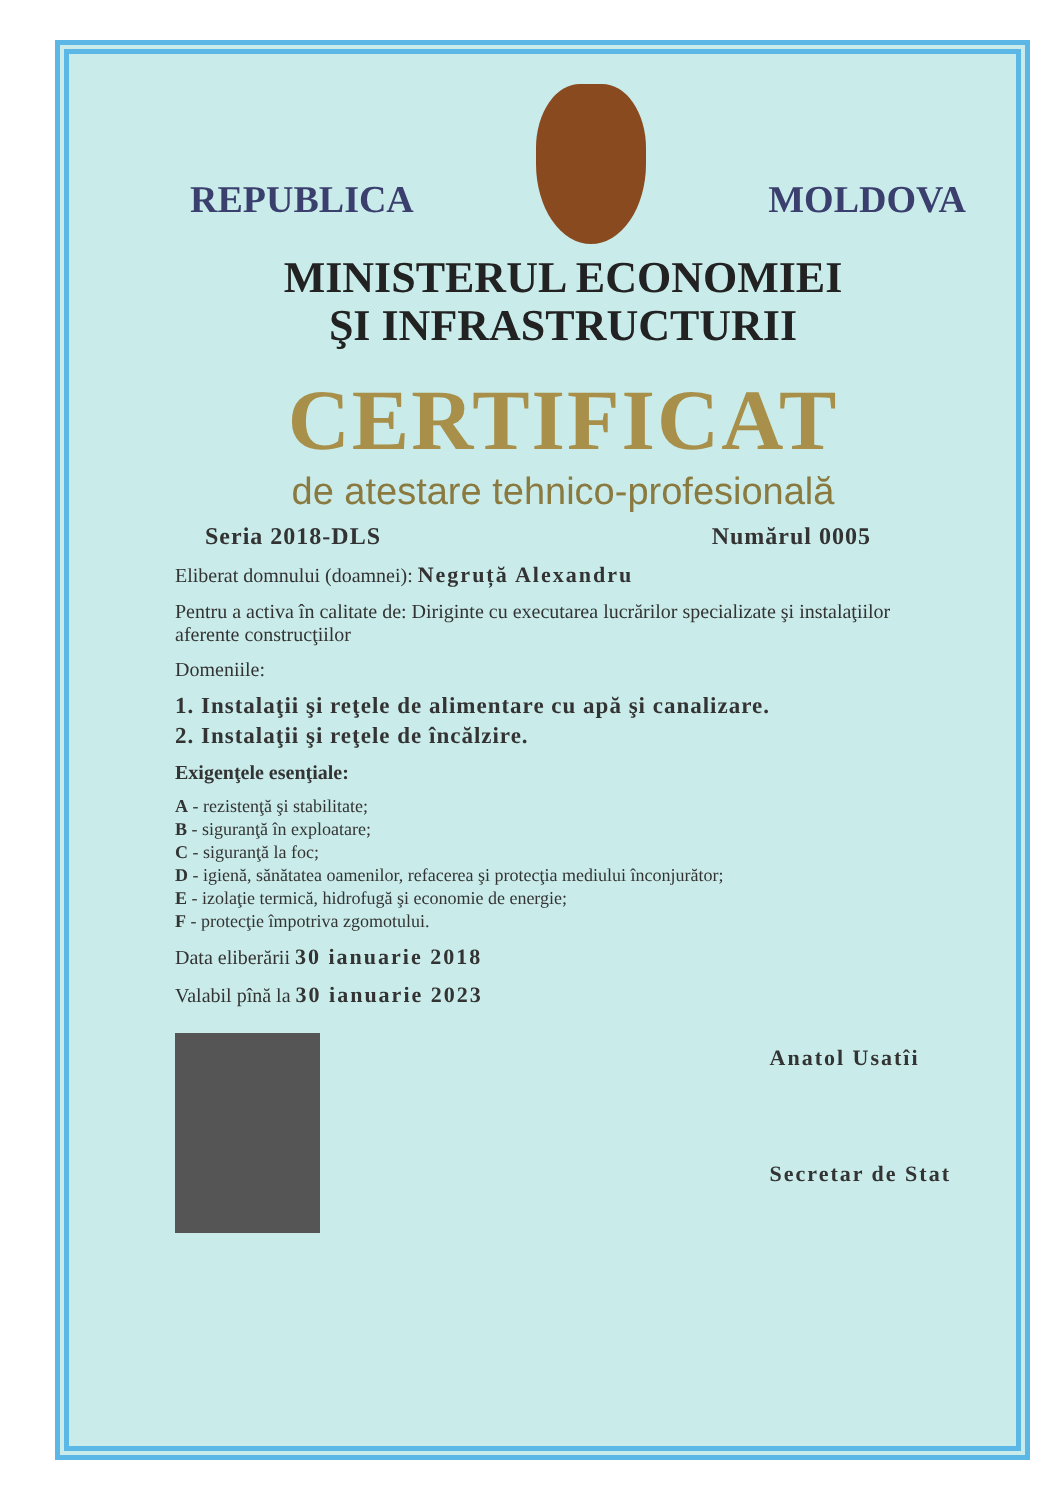REPUBLICA MOLDOVA
MINISTERUL ECONOMIEI
ŞI INFRASTRUCTURII
CERTIFICAT
de atestare tehnico-profesională
Seria 2018-DLS Numărul 0005
Eliberat domnului (doamnei): Negruță Alexandru
Pentru a activa în calitate de: Diriginte cu executarea lucrărilor specializate şi instalaţiilor aferente construcţiilor
Domeniile:
1. Instalaţii şi reţele de alimentare cu apă şi canalizare.
2. Instalaţii şi reţele de încălzire.
Exigenţele esenţiale:
A - rezistenţă şi stabilitate;
B - siguranţă în exploatare;
C - siguranţă la foc;
D - igienă, sănătatea oamenilor, refacerea şi protecţia mediului înconjurător;
E - izolaţie termică, hidrofugă şi economie de energie;
F - protecţie împotriva zgomotului.
Data eliberării 30 ianuarie 2018
Valabil pînă la 30 ianuarie 2023
Anatol Usatîi
Secretar de Stat